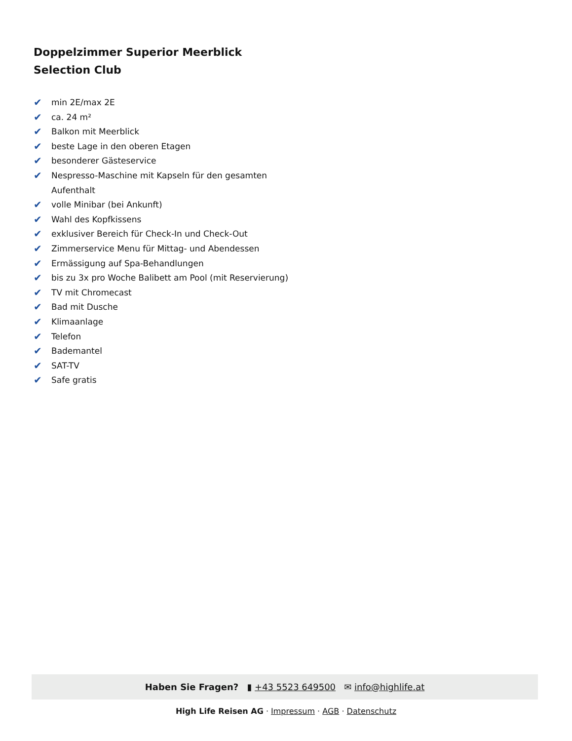Doppelzimmer Superior Meerblick Selection Club
✔ min 2E/max 2E
✔ ca. 24 m²
✔ Balkon mit Meerblick
✔ beste Lage in den oberen Etagen
✔ besonderer Gästeservice
✔ Nespresso-Maschine mit Kapseln für den gesamten Aufenthalt
✔ volle Minibar (bei Ankunft)
✔ Wahl des Kopfkissens
✔ exklusiver Bereich für Check-In und Check-Out
✔ Zimmerservice Menu für Mittag- und Abendessen
✔ Ermässigung auf Spa-Behandlungen
✔ bis zu 3x pro Woche Balibett am Pool (mit Reservierung)
✔ TV mit Chromecast
✔ Bad mit Dusche
✔ Klimaanlage
✔ Telefon
✔ Bademantel
✔ SAT-TV
✔ Safe gratis
Haben Sie Fragen? ▮ +43 5523 649500 ✉ info@highlife.at
High Life Reisen AG · Impressum · AGB · Datenschutz